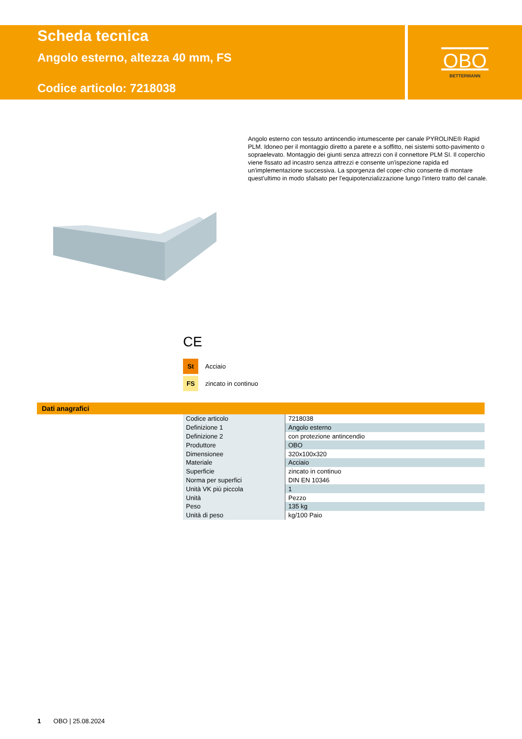Scheda tecnica
Angolo esterno, altezza 40 mm, FS
Codice articolo: 7218038
OBO
BETTERMANN
Angolo esterno con tessuto antincendio intumescente per canale PYROLINE® Rapid PLM. Idoneo per il montaggio diretto a parete e a soffitto, nei sistemi sotto-pavimento o sopraelevato. Montaggio dei giunti senza attrezzi con il connettore PLM SI. Il coperchio viene fissato ad incastro senza attrezzi e consente un'ispezione rapida ed un'implementazione successiva. La sporgenza del coper-chio consente di montare quest'ultimo in modo sfalsato per l'equipotenzializzazione lungo l'intero tratto del canale.
CE
St Acciaio
FS zincato in continuo
Dati anagrafici
| Codice articolo | 7218038 |
| Definizione 1 | Angolo esterno |
| Definizione 2 | con protezione antincendio |
| Produttore | OBO |
| Dimensionee | 320x100x320 |
| Materiale | Acciaio |
| Superficie | zincato in continuo |
| Norma per superfici | DIN EN 10346 |
| Unità VK più piccola | 1 |
| Unità | Pezzo |
| Peso | 135 kg |
| Unità di peso | kg/100 Paio |
1 OBO | 25.08.2024